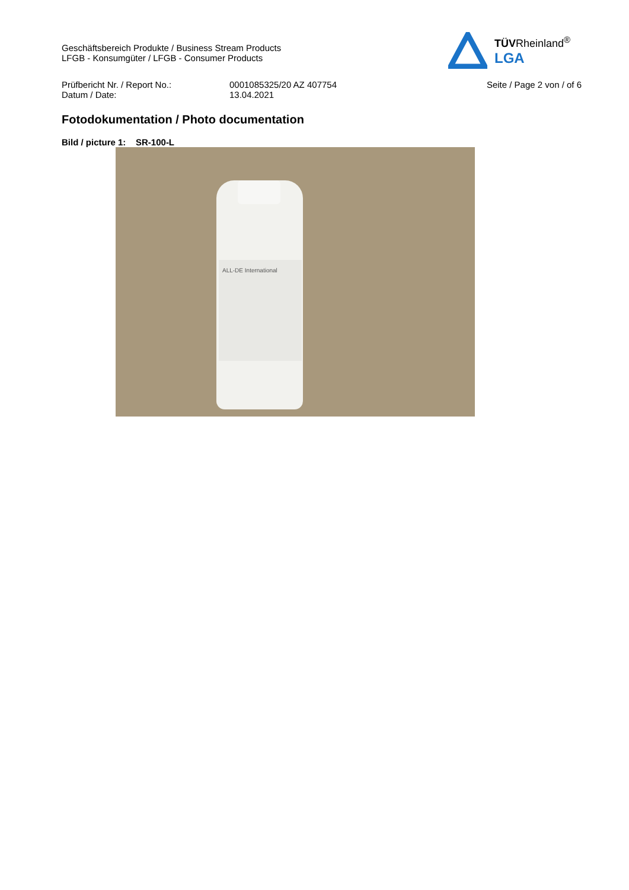Geschäftsbereich Produkte / Business Stream Products
LFGB - Konsumgüter / LFGB - Consumer Products
TÜVRheinland<sup>®</sup>
LGA
Prüfbericht Nr. / Report No.:
Datum / Date:
0001085325/20 AZ 407754
13.04.2021
Seite / Page 2 von / of 6
Fotodokumentation / Photo documentation
Bild / picture 1: SR-100-L
ALL-DE International